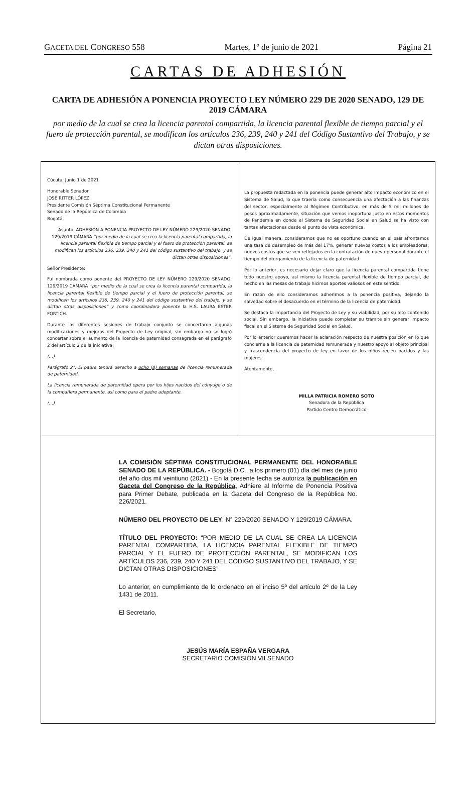GACETA DEL CONGRESO 558 Martes, 1º de junio de 2021 Página 21
CARTAS DE ADHESIÓN
CARTA DE ADHESIÓN A PONENCIA PROYECTO LEY NÚMERO 229 DE 2020 SENADO, 129 DE 2019 CÁMARA
por medio de la cual se crea la licencia parental compartida, la licencia parental flexible de tiempo parcial y el fuero de protección parental, se modifican los artículos 236, 239, 240 y 241 del Código Sustantivo del Trabajo, y se dictan otras disposiciones.
Cúcuta, Junio 1 de 2021
Honorable Senador
JOSÉ RITTER LÓPEZ
Presidente Comisión Séptima Constitucional Permanente
Senado de la República de Colombia
Bogotá.
Asunto: ADHESION A PONENCIA PROYECTO DE LEY NÚMERO 229/2020 SENADO, 129/2019 CÁMARA “por medio de la cual se crea la licencia parental compartida, la licencia parental flexible de tiempo parcial y el fuero de protección parental, se modifican los artículos 236, 239, 240 y 241 del código sustantivo del trabajo, y se dictan otras disposiciones”.
Señor Presidente:
Fui nombrada como ponente del PROYECTO DE LEY NÚMERO 229/2020 SENADO, 129/2019 CÁMARA “por medio de la cual se crea la licencia parental compartida, la licencia parental flexible de tiempo parcial y el fuero de protección parental, se modifican los artículos 236, 239, 240 y 241 del código sustantivo del trabajo, y se dictan otras disposiciones” y como coordinadora ponente la H.S. LAURA ESTER FORTICH.
Durante las diferentes sesiones de trabajo conjunto se concertaron algunas modificaciones y mejoras del Proyecto de Ley original, sin embargo no se logró concertar sobre el aumento de la licencia de paternidad consagrada en el parágrafo 2 del artículo 2 de la iniciativa:
(...)
Parágrafo 2°. El padre tendrá derecho a ocho (8) semanas de licencia remunerada de paternidad.
La licencia remunerada de paternidad opera por los hijos nacidos del cónyuge o de la compañera permanente, así como para el padre adoptante.
(...)
La propuesta redactada en la ponencia puede generar alto impacto económico en el Sistema de Salud, lo que traería como consecuencia una afectación a las finanzas del sector, especialmente al Régimen Contributivo, en más de 5 mil millones de pesos aproximadamente, situación que vemos inoportuna justo en estos momentos de Pandemia en donde el Sistema de Seguridad Social en Salud se ha visto con tantas afectaciones desde el punto de vista económica.
De igual manera, consideramos que no es oportuno cuando en el país afrontamos una tasa de desempleo de más del 17%, generar nuevos costos a los empleadores, nuevos costos que se ven reflejados en la contratación de nuevo personal durante el tiempo del otorgamiento de la licencia de paternidad.
Por lo anterior, es necesario dejar claro que la licencia parental compartida tiene todo nuestro apoyo, así mismo la licencia parental flexible de tiempo parcial, de hecho en las mesas de trabajo hicimos aportes valiosos en este sentido.
En razón de ello consideramos adherirnos a la ponencia positiva, dejando la salvedad sobre el desacuerdo en el término de la licencia de paternidad.
Se destaca la importancia del Proyecto de Ley y su viabilidad, por su alto contenido social. Sin embargo, la iniciativa puede completar su trámite sin generar impacto fiscal en el Sistema de Seguridad Social en Salud.
Por lo anterior queremos hacer la aclaración respecto de nuestra posición en lo que concierne a la licencia de paternidad remunerada y nuestro apoyo al objeto principal y trascendencia del proyecto de ley en favor de los niños recién nacidos y las mujeres.
Atentamente,
MILLA PATRICIA ROMERO SOTO
Senadora de la República
Partido Centro Democrático
LA COMISIÓN SÉPTIMA CONSTITUCIONAL PERMANENTE DEL HONORABLE SENADO DE LA REPÚBLICA. - Bogotá D.C., a los primero (01) día del mes de junio del año dos mil veintiuno (2021) - En la presente fecha se autoriza la publicación en Gaceta del Congreso de la República, Adhiere al Informe de Ponencia Positiva para Primer Debate, publicada en la Gaceta del Congreso de la República No. 226/2021.
NÚMERO DEL PROYECTO DE LEY: N° 229/2020 SENADO Y 129/2019 CÁMARA.
TÍTULO DEL PROYECTO: “POR MEDIO DE LA CUAL SE CREA LA LICENCIA PARENTAL COMPARTIDA, LA LICENCIA PARENTAL FLEXIBLE DE TIEMPO PARCIAL Y EL FUERO DE PROTECCIÓN PARENTAL, SE MODIFICAN LOS ARTÍCULOS 236, 239, 240 Y 241 DEL CÓDIGO SUSTANTIVO DEL TRABAJO, Y SE DICTAN OTRAS DISPOSICIONES”
Lo anterior, en cumplimiento de lo ordenado en el inciso 5º del artículo 2º de la Ley 1431 de 2011.
El Secretario,
JESÚS MARÍA ESPAÑA VERGARA
SECRETARIO COMISIÓN VII SENADO